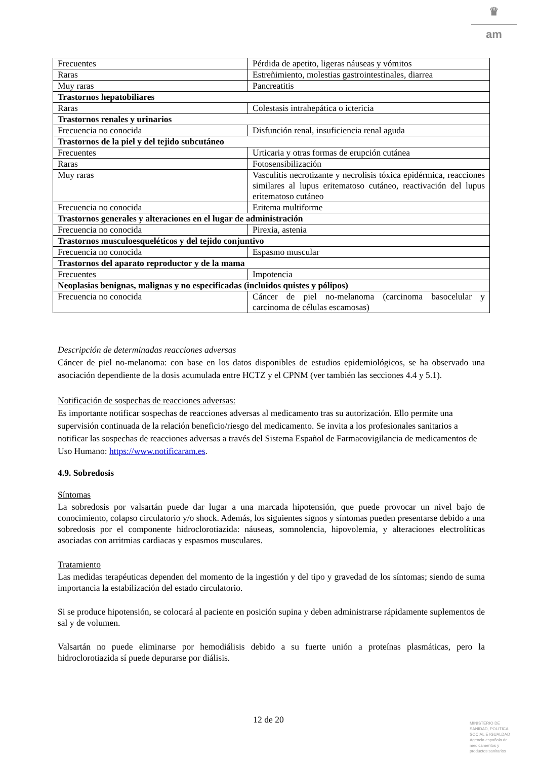♛
am
| Frecuentes | Pérdida de apetito, ligeras náuseas y vómitos |
| Raras | Estreñimiento, molestias gastrointestinales, diarrea |
| Muy raras | Pancreatitis |
| Trastornos hepatobiliares | |
| Raras | Colestasis intrahepática o ictericia |
| Trastornos renales y urinarios | |
| Frecuencia no conocida | Disfunción renal, insuficiencia renal aguda |
| Trastornos de la piel y del tejido subcutáneo | |
| Frecuentes | Urticaria y otras formas de erupción cutánea |
| Raras | Fotosensibilización |
| Muy raras | Vasculitis necrotizante y necrolisis tóxica epidérmica, reacciones similares al lupus eritematoso cutáneo, reactivación del lupus eritematoso cutáneo |
| Frecuencia no conocida | Eritema multiforme |
| Trastornos generales y alteraciones en el lugar de administración | |
| Frecuencia no conocida | Pirexia, astenia |
| Trastornos musculoesqueléticos y del tejido conjuntivo | |
| Frecuencia no conocida | Espasmo muscular |
| Trastornos del aparato reproductor y de la mama | |
| Frecuentes | Impotencia |
| Neoplasias benignas, malignas y no especificadas (incluidos quistes y pólipos) | |
| Frecuencia no conocida | Cáncer de piel no-melanoma (carcinoma basocelular y carcinoma de células escamosas) |
Descripción de determinadas reacciones adversas
Cáncer de piel no-melanoma: con base en los datos disponibles de estudios epidemiológicos, se ha observado una asociación dependiente de la dosis acumulada entre HCTZ y el CPNM (ver también las secciones 4.4 y 5.1).
Notificación de sospechas de reacciones adversas:
Es importante notificar sospechas de reacciones adversas al medicamento tras su autorización. Ello permite una supervisión continuada de la relación beneficio/riesgo del medicamento. Se invita a los profesionales sanitarios a notificar las sospechas de reacciones adversas a través del Sistema Español de Farmacovigilancia de medicamentos de Uso Humano: https://www.notificaram.es.
4.9. Sobredosis
Síntomas
La sobredosis por valsartán puede dar lugar a una marcada hipotensión, que puede provocar un nivel bajo de conocimiento, colapso circulatorio y/o shock. Además, los siguientes signos y síntomas pueden presentarse debido a una sobredosis por el componente hidroclorotiazida: náuseas, somnolencia, hipovolemia, y alteraciones electrolíticas asociadas con arritmias cardiacas y espasmos musculares.
Tratamiento
Las medidas terapéuticas dependen del momento de la ingestión y del tipo y gravedad de los síntomas; siendo de suma importancia la estabilización del estado circulatorio.
Si se produce hipotensión, se colocará al paciente en posición supina y deben administrarse rápidamente suplementos de sal y de volumen.
Valsartán no puede eliminarse por hemodiálisis debido a su fuerte unión a proteínas plasmáticas, pero la hidroclorotiazida sí puede depurarse por diálisis.
12 de 20
MINISTERIO DE
SANIDAD, POLITICA
SOCIAL E IGUALDAD
Agencia española de
medicamentos y
productos sanitarios